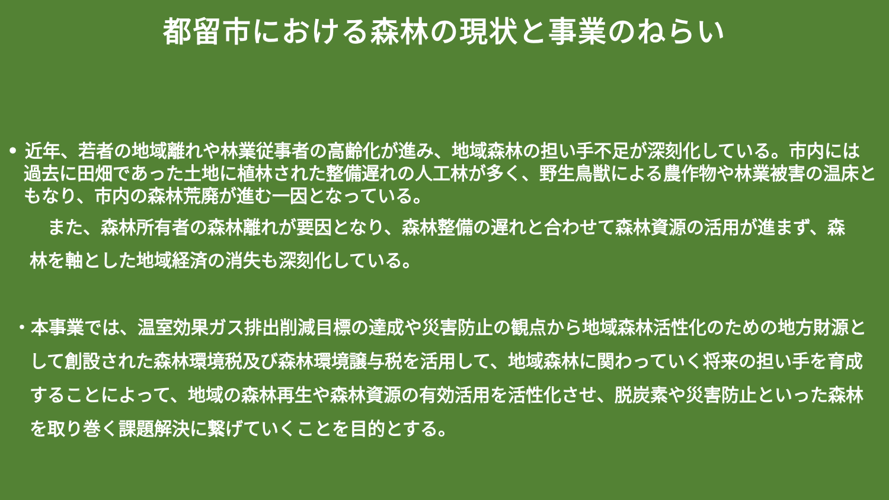都留市における森林の現状と事業のねらい
• 近年、若者の地域離れや林業従事者の高齢化が進み、地域森林の担い手不足が深刻化している。市内には過去に田畑であった土地に植林された整備遅れの人工林が多く、野生鳥獣による農作物や林業被害の温床ともなり、市内の森林荒廃が進む一因となっている。
　また、森林所有者の森林離れが要因となり、森林整備の遅れと合わせて森林資源の活用が進まず、森林を軸とした地域経済の消失も深刻化している。
・本事業では、温室効果ガス排出削減目標の達成や災害防止の観点から地域森林活性化のための地方財源として創設された森林環境税及び森林環境譲与税を活用して、地域森林に関わっていく将来の担い手を育成することによって、地域の森林再生や森林資源の有効活用を活性化させ、脱炭素や災害防止といった森林を取り巻く課題解決に繋げていくことを目的とする。